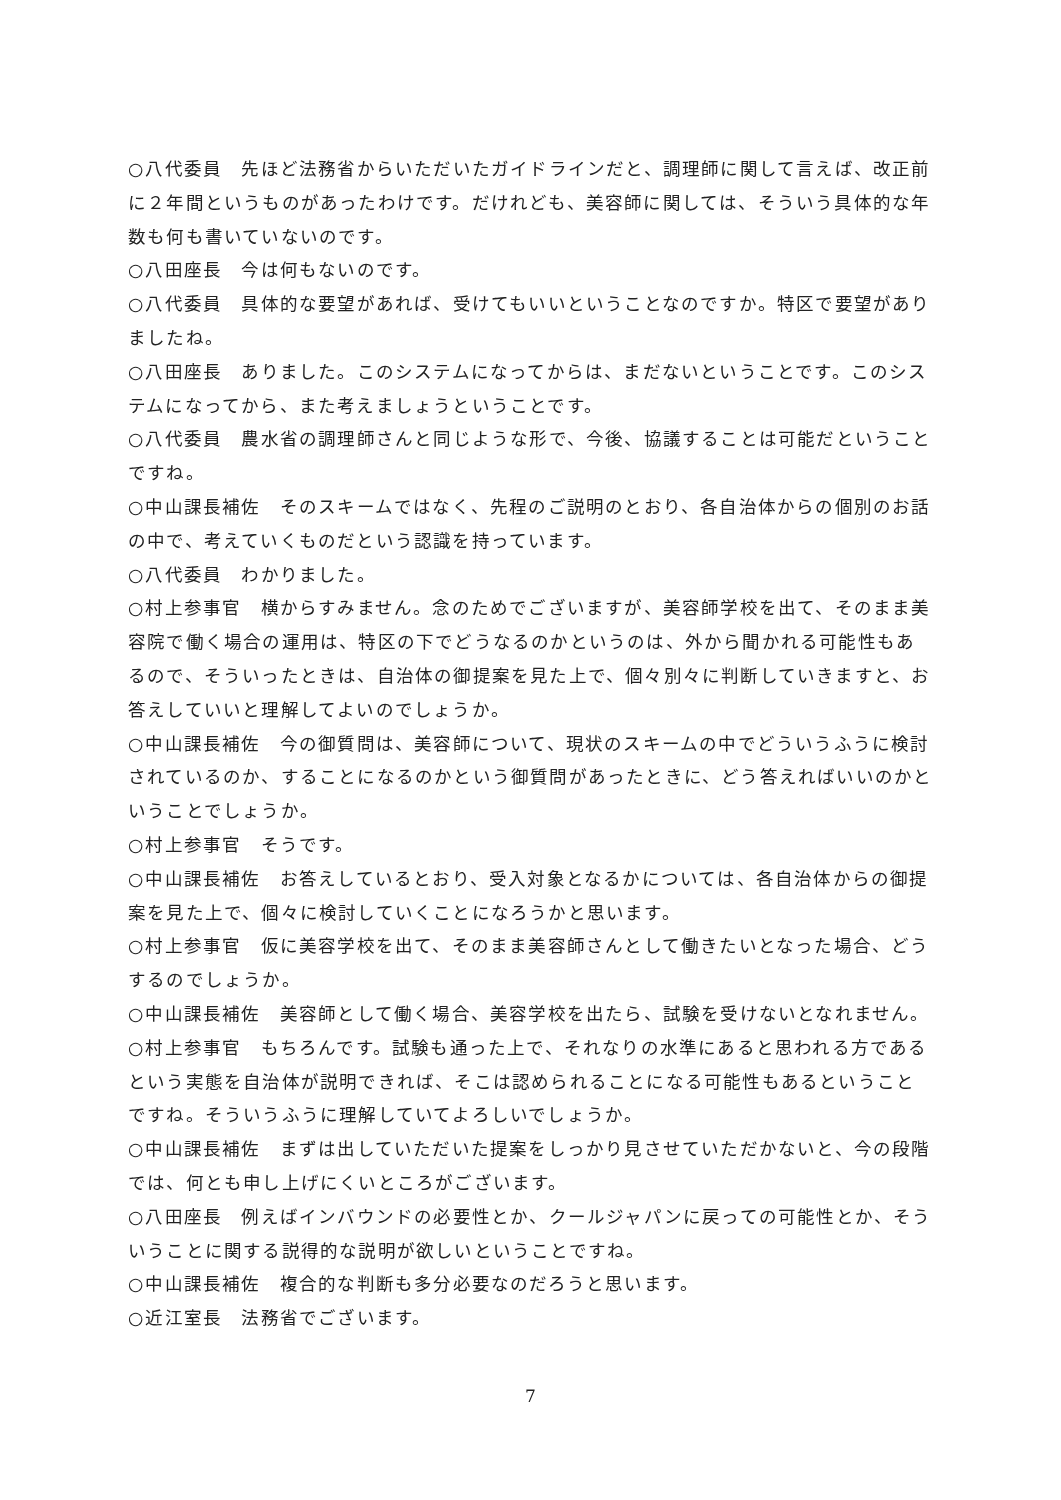○八代委員　先ほど法務省からいただいたガイドラインだと、調理師に関して言えば、改正前に２年間というものがあったわけです。だけれども、美容師に関しては、そういう具体的な年数も何も書いていないのです。
○八田座長　今は何もないのです。
○八代委員　具体的な要望があれば、受けてもいいということなのですか。特区で要望がありましたね。
○八田座長　ありました。このシステムになってからは、まだないということです。このシステムになってから、また考えましょうということです。
○八代委員　農水省の調理師さんと同じような形で、今後、協議することは可能だということですね。
○中山課長補佐　そのスキームではなく、先程のご説明のとおり、各自治体からの個別のお話の中で、考えていくものだという認識を持っています。
○八代委員　わかりました。
○村上参事官　横からすみません。念のためでございますが、美容師学校を出て、そのまま美容院で働く場合の運用は、特区の下でどうなるのかというのは、外から聞かれる可能性もあるので、そういったときは、自治体の御提案を見た上で、個々別々に判断していきますと、お答えしていいと理解してよいのでしょうか。
○中山課長補佐　今の御質問は、美容師について、現状のスキームの中でどういうふうに検討されているのか、することになるのかという御質問があったときに、どう答えればいいのかということでしょうか。
○村上参事官　そうです。
○中山課長補佐　お答えしているとおり、受入対象となるかについては、各自治体からの御提案を見た上で、個々に検討していくことになろうかと思います。
○村上参事官　仮に美容学校を出て、そのまま美容師さんとして働きたいとなった場合、どうするのでしょうか。
○中山課長補佐　美容師として働く場合、美容学校を出たら、試験を受けないとなれません。
○村上参事官　もちろんです。試験も通った上で、それなりの水準にあると思われる方であるという実態を自治体が説明できれば、そこは認められることになる可能性もあるということですね。そういうふうに理解していてよろしいでしょうか。
○中山課長補佐　まずは出していただいた提案をしっかり見させていただかないと、今の段階では、何とも申し上げにくいところがございます。
○八田座長　例えばインバウンドの必要性とか、クールジャパンに戻っての可能性とか、そういうことに関する説得的な説明が欲しいということですね。
○中山課長補佐　複合的な判断も多分必要なのだろうと思います。
○近江室長　法務省でございます。
7